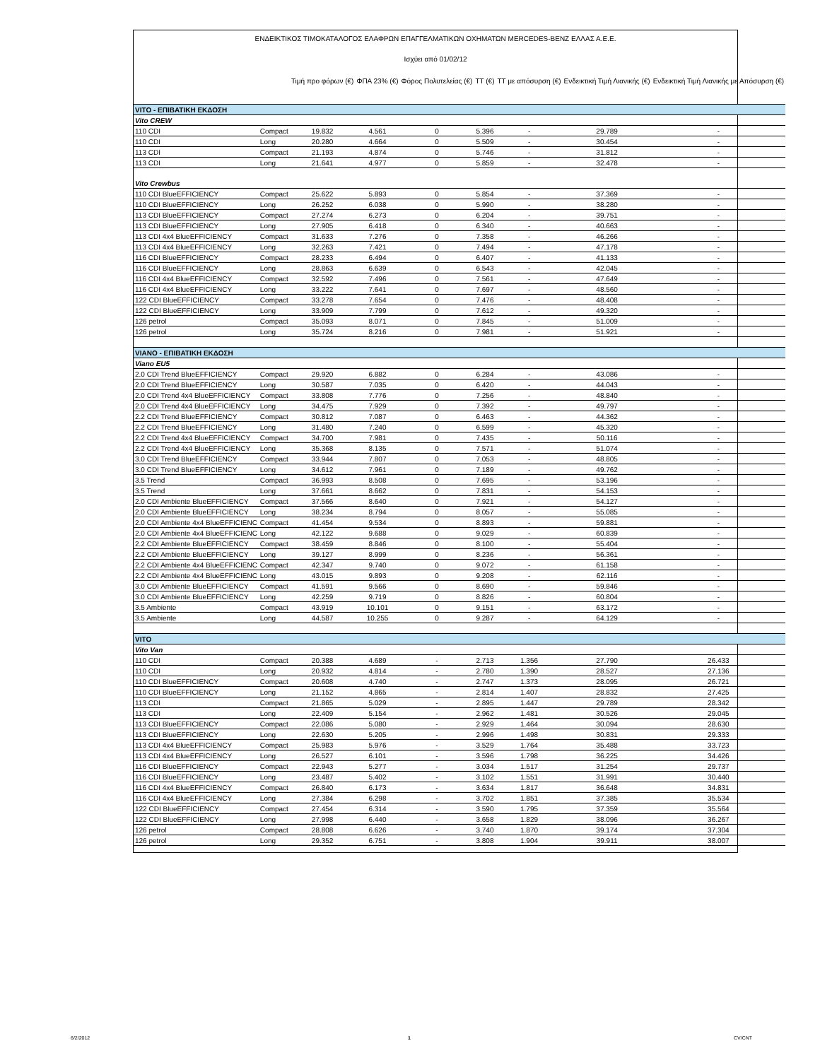ΕΝΔΕΙΚΤΙΚΟΣ ΤΙΜΟΚΑΤΑΛΟΓΟΣ ΕΛΑΦΡΩΝ ΕΠΑΓΓΕΛΜΑΤΙΚΩΝ ΟΧΗΜΑΤΩΝ MERCEDES-BENZ ΕΛΛΑΣ Α.Ε.Ε.
Ισχύει από 01/02/12
| | | Τιμή προ φόρων (€) | ΦΠΑ 23% (€) | Φόρος Πολυτελείας (€) | ΤΤ (€) | ΤΤ με απόσυρση (€) | Ενδεικτική Τιμή Λιανικής (€) | Ενδεικτική Τιμή Λιανικής με Απόσυρση (€) |
| --- | --- | --- | --- | --- | --- | --- | --- | --- |
| VITO - ΕΠΙΒΑΤΙΚΗ ΕΚΔΟΣΗ | | | | | | | | |
| Vito CREW | | | | | | | | |
| 110 CDI | Compact | 19.832 | 4.561 | 0 | 5.396 | - | 29.789 | - |
| 110 CDI | Long | 20.280 | 4.664 | 0 | 5.509 | - | 30.454 | - |
| 113 CDI | Compact | 21.193 | 4.874 | 0 | 5.746 | - | 31.812 | - |
| 113 CDI | Long | 21.641 | 4.977 | 0 | 5.859 | - | 32.478 | - |
| Vito Crewbus | | | | | | | | |
| 110 CDI BlueEFFICIENCY | Compact | 25.622 | 5.893 | 0 | 5.854 | - | 37.369 | - |
| 110 CDI BlueEFFICIENCY | Long | 26.252 | 6.038 | 0 | 5.990 | - | 38.280 | - |
| 113 CDI BlueEFFICIENCY | Compact | 27.274 | 6.273 | 0 | 6.204 | - | 39.751 | - |
| 113 CDI BlueEFFICIENCY | Long | 27.905 | 6.418 | 0 | 6.340 | - | 40.663 | - |
| 113 CDI 4x4 BlueEFFICIENCY | Compact | 31.633 | 7.276 | 0 | 7.358 | - | 46.266 | - |
| 113 CDI 4x4 BlueEFFICIENCY | Long | 32.263 | 7.421 | 0 | 7.494 | - | 47.178 | - |
| 116 CDI BlueEFFICIENCY | Compact | 28.233 | 6.494 | 0 | 6.407 | - | 41.133 | - |
| 116 CDI BlueEFFICIENCY | Long | 28.863 | 6.639 | 0 | 6.543 | - | 42.045 | - |
| 116 CDI 4x4 BlueEFFICIENCY | Compact | 32.592 | 7.496 | 0 | 7.561 | - | 47.649 | - |
| 116 CDI 4x4 BlueEFFICIENCY | Long | 33.222 | 7.641 | 0 | 7.697 | - | 48.560 | - |
| 122 CDI BlueEFFICIENCY | Compact | 33.278 | 7.654 | 0 | 7.476 | - | 48.408 | - |
| 122 CDI BlueEFFICIENCY | Long | 33.909 | 7.799 | 0 | 7.612 | - | 49.320 | - |
| 126 petrol | Compact | 35.093 | 8.071 | 0 | 7.845 | - | 51.009 | - |
| 126 petrol | Long | 35.724 | 8.216 | 0 | 7.981 | - | 51.921 | - |
| VIANO - ΕΠΙΒΑΤΙΚΗ ΕΚΔΟΣΗ | | | | | | | | |
| Viano EU5 | | | | | | | | |
| 2.0 CDI Trend BlueEFFICIENCY | Compact | 29.920 | 6.882 | 0 | 6.284 | - | 43.086 | - |
| 2.0 CDI Trend BlueEFFICIENCY | Long | 30.587 | 7.035 | 0 | 6.420 | - | 44.043 | - |
| 2.0 CDI Trend 4x4 BlueEFFICIENCY | Compact | 33.808 | 7.776 | 0 | 7.256 | - | 48.840 | - |
| 2.0 CDI Trend 4x4 BlueEFFICIENCY | Long | 34.475 | 7.929 | 0 | 7.392 | - | 49.797 | - |
| 2.2 CDI Trend BlueEFFICIENCY | Compact | 30.812 | 7.087 | 0 | 6.463 | - | 44.362 | - |
| 2.2 CDI Trend BlueEFFICIENCY | Long | 31.480 | 7.240 | 0 | 6.599 | - | 45.320 | - |
| 2.2 CDI Trend 4x4 BlueEFFICIENCY | Compact | 34.700 | 7.981 | 0 | 7.435 | - | 50.116 | - |
| 2.2 CDI Trend 4x4 BlueEFFICIENCY | Long | 35.368 | 8.135 | 0 | 7.571 | - | 51.074 | - |
| 3.0 CDI Trend BlueEFFICIENCY | Compact | 33.944 | 7.807 | 0 | 7.053 | - | 48.805 | - |
| 3.0 CDI Trend BlueEFFICIENCY | Long | 34.612 | 7.961 | 0 | 7.189 | - | 49.762 | - |
| 3.5 Trend | Compact | 36.993 | 8.508 | 0 | 7.695 | - | 53.196 | - |
| 3.5 Trend | Long | 37.661 | 8.662 | 0 | 7.831 | - | 54.153 | - |
| 2.0 CDI Ambiente BlueEFFICIENCY | Compact | 37.566 | 8.640 | 0 | 7.921 | - | 54.127 | - |
| 2.0 CDI Ambiente BlueEFFICIENCY | Long | 38.234 | 8.794 | 0 | 8.057 | - | 55.085 | - |
| 2.0 CDI Ambiente 4x4 BlueEFFICIENC | Compact | 41.454 | 9.534 | 0 | 8.893 | - | 59.881 | - |
| 2.0 CDI Ambiente 4x4 BlueEFFICIENC | Long | 42.122 | 9.688 | 0 | 9.029 | - | 60.839 | - |
| 2.2 CDI Ambiente BlueEFFICIENCY | Compact | 38.459 | 8.846 | 0 | 8.100 | - | 55.404 | - |
| 2.2 CDI Ambiente BlueEFFICIENCY | Long | 39.127 | 8.999 | 0 | 8.236 | - | 56.361 | - |
| 2.2 CDI Ambiente 4x4 BlueEFFICIENC | Compact | 42.347 | 9.740 | 0 | 9.072 | - | 61.158 | - |
| 2.2 CDI Ambiente 4x4 BlueEFFICIENC | Long | 43.015 | 9.893 | 0 | 9.208 | - | 62.116 | - |
| 3.0 CDI Ambiente BlueEFFICIENCY | Compact | 41.591 | 9.566 | 0 | 8.690 | - | 59.846 | - |
| 3.0 CDI Ambiente BlueEFFICIENCY | Long | 42.259 | 9.719 | 0 | 8.826 | - | 60.804 | - |
| 3.5 Ambiente | Compact | 43.919 | 10.101 | 0 | 9.151 | - | 63.172 | - |
| 3.5 Ambiente | Long | 44.587 | 10.255 | 0 | 9.287 | - | 64.129 | - |
| VITO | | | | | | | | |
| Vito Van | | | | | | | | |
| 110 CDI | Compact | 20.388 | 4.689 | - | 2.713 | 1.356 | 27.790 | 26.433 |
| 110 CDI | Long | 20.932 | 4.814 | - | 2.780 | 1.390 | 28.527 | 27.136 |
| 110 CDI BlueEFFICIENCY | Compact | 20.608 | 4.740 | - | 2.747 | 1.373 | 28.095 | 26.721 |
| 110 CDI BlueEFFICIENCY | Long | 21.152 | 4.865 | - | 2.814 | 1.407 | 28.832 | 27.425 |
| 113 CDI | Compact | 21.865 | 5.029 | - | 2.895 | 1.447 | 29.789 | 28.342 |
| 113 CDI | Long | 22.409 | 5.154 | - | 2.962 | 1.481 | 30.526 | 29.045 |
| 113 CDI BlueEFFICIENCY | Compact | 22.086 | 5.080 | - | 2.929 | 1.464 | 30.094 | 28.630 |
| 113 CDI BlueEFFICIENCY | Long | 22.630 | 5.205 | - | 2.996 | 1.498 | 30.831 | 29.333 |
| 113 CDI 4x4 BlueEFFICIENCY | Compact | 25.983 | 5.976 | - | 3.529 | 1.764 | 35.488 | 33.723 |
| 113 CDI 4x4 BlueEFFICIENCY | Long | 26.527 | 6.101 | - | 3.596 | 1.798 | 36.225 | 34.426 |
| 116 CDI BlueEFFICIENCY | Compact | 22.943 | 5.277 | - | 3.034 | 1.517 | 31.254 | 29.737 |
| 116 CDI BlueEFFICIENCY | Long | 23.487 | 5.402 | - | 3.102 | 1.551 | 31.991 | 30.440 |
| 116 CDI 4x4 BlueEFFICIENCY | Compact | 26.840 | 6.173 | - | 3.634 | 1.817 | 36.648 | 34.831 |
| 116 CDI 4x4 BlueEFFICIENCY | Long | 27.384 | 6.298 | - | 3.702 | 1.851 | 37.385 | 35.534 |
| 122 CDI BlueEFFICIENCY | Compact | 27.454 | 6.314 | - | 3.590 | 1.795 | 37.359 | 35.564 |
| 122 CDI BlueEFFICIENCY | Long | 27.998 | 6.440 | - | 3.658 | 1.829 | 38.096 | 36.267 |
| 126 petrol | Compact | 28.808 | 6.626 | - | 3.740 | 1.870 | 39.174 | 37.304 |
| 126 petrol | Long | 29.352 | 6.751 | - | 3.808 | 1.904 | 39.911 | 38.007 |
6/2/2012 1 CV/CNT